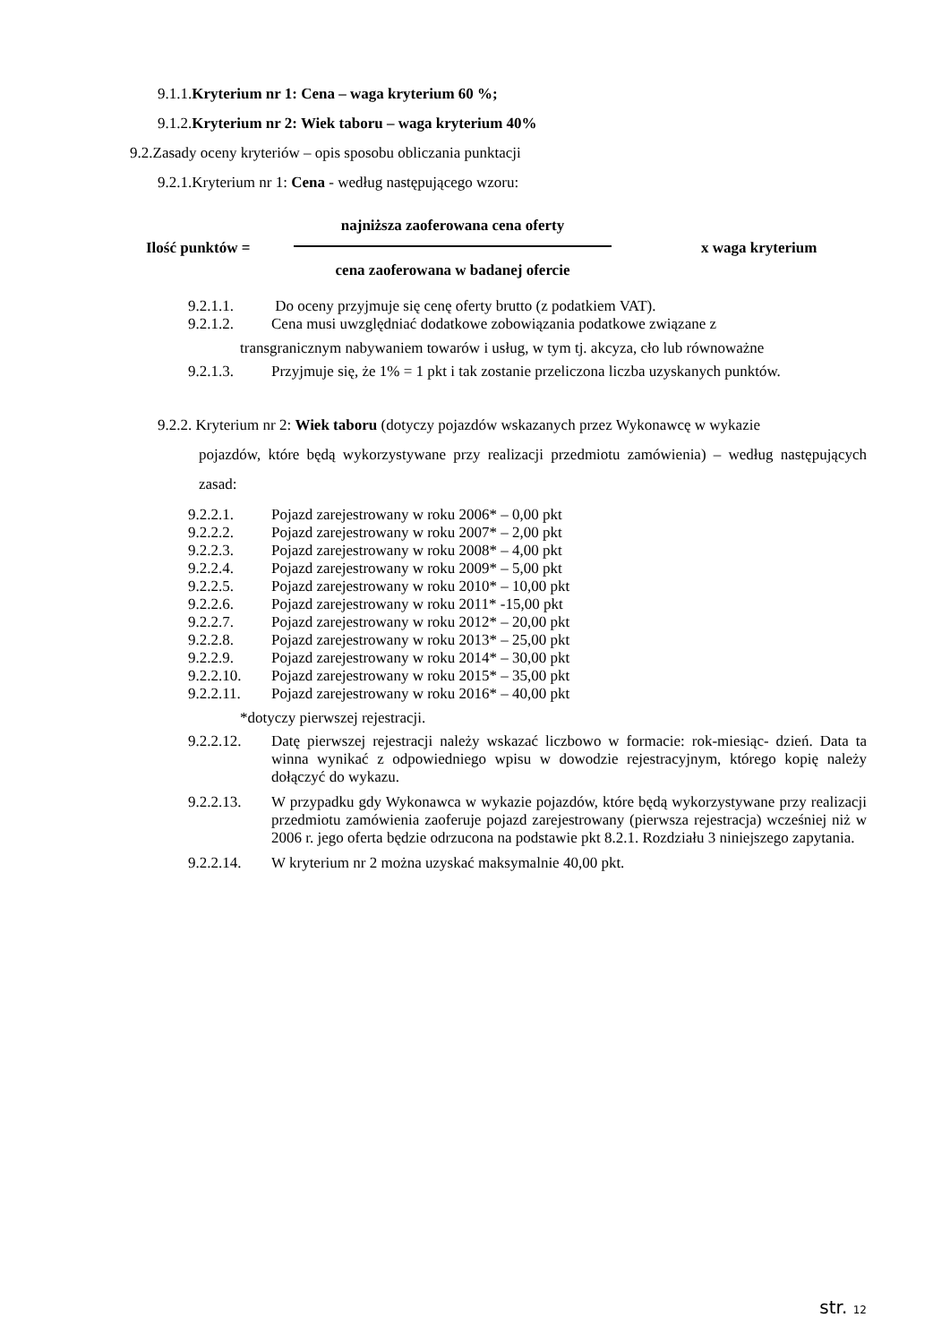9.1.1.Kryterium nr 1: Cena – waga kryterium 60 %;
9.1.2.Kryterium nr 2: Wiek taboru – waga kryterium 40%
9.2.Zasady oceny kryteriów – opis sposobu obliczania punktacji
9.2.1.Kryterium nr 1: Cena - według następującego wzoru:
Ilość punktów =
najniższa zaoferowana cena oferty
cena zaoferowana w badanej ofercie
x waga kryterium
9.2.1.1. Do oceny przyjmuje się cenę oferty brutto (z podatkiem VAT).
9.2.1.2. Cena musi uwzględniać dodatkowe zobowiązania podatkowe związane z
transgranicznym nabywaniem towarów i usług, w tym tj. akcyza, cło lub równoważne
9.2.1.3. Przyjmuje się, że 1% = 1 pkt i tak zostanie przeliczona liczba uzyskanych punktów.
9.2.2. Kryterium nr 2: Wiek taboru (dotyczy pojazdów wskazanych przez Wykonawcę w wykazie
pojazdów, które będą wykorzystywane przy realizacji przedmiotu zamówienia) – według następujących zasad:
9.2.2.1. Pojazd zarejestrowany w roku 2006* – 0,00 pkt
9.2.2.2. Pojazd zarejestrowany w roku 2007* – 2,00 pkt
9.2.2.3. Pojazd zarejestrowany w roku 2008* – 4,00 pkt
9.2.2.4. Pojazd zarejestrowany w roku 2009* – 5,00 pkt
9.2.2.5. Pojazd zarejestrowany w roku 2010* – 10,00 pkt
9.2.2.6. Pojazd zarejestrowany w roku 2011* -15,00 pkt
9.2.2.7. Pojazd zarejestrowany w roku 2012* – 20,00 pkt
9.2.2.8. Pojazd zarejestrowany w roku 2013* – 25,00 pkt
9.2.2.9. Pojazd zarejestrowany w roku 2014* – 30,00 pkt
9.2.2.10. Pojazd zarejestrowany w roku 2015* – 35,00 pkt
9.2.2.11. Pojazd zarejestrowany w roku 2016* – 40,00 pkt
*dotyczy pierwszej rejestracji.
9.2.2.12. Datę pierwszej rejestracji należy wskazać liczbowo w formacie: rok-miesiąc- dzień. Data ta winna wynikać z odpowiedniego wpisu w dowodzie rejestracyjnym, którego kopię należy dołączyć do wykazu.
9.2.2.13. W przypadku gdy Wykonawca w wykazie pojazdów, które będą wykorzystywane przy realizacji przedmiotu zamówienia zaoferuje pojazd zarejestrowany (pierwsza rejestracja) wcześniej niż w 2006 r. jego oferta będzie odrzucona na podstawie pkt 8.2.1. Rozdziału 3 niniejszego zapytania.
9.2.2.14. W kryterium nr 2 można uzyskać maksymalnie 40,00 pkt.
str. 12